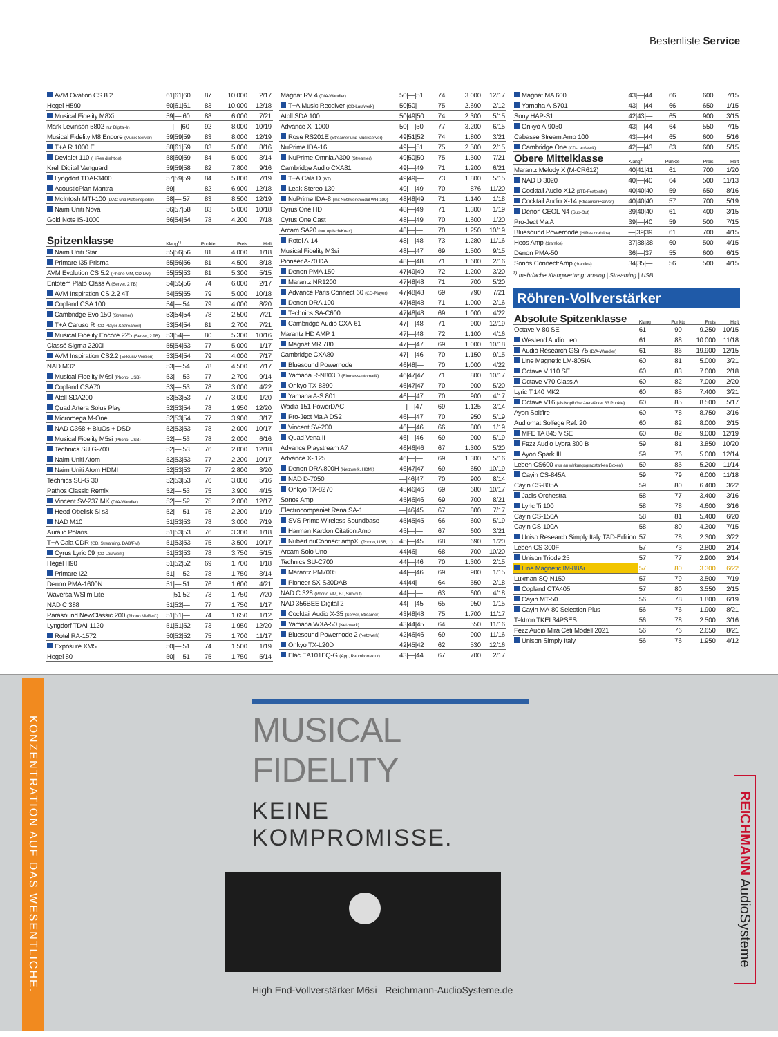Bestenliste Service
| AVM Ovation CS 8.2 | 61/61/60 | 87 | 10.000 | 2/17 |
| Hegel H590 | 60/61/61 | 83 | 10.000 | 12/18 |
| Musical Fidelity M8Xi | 59/—/60 | 88 | 6.000 | 7/21 |
| Mark Levinson 5802 nur Digital-In | —/—/60 | 92 | 8.000 | 10/19 |
| Musical Fidelity M8 Encore (Musik-Server) | 59/59/59 | 83 | 8.000 | 12/19 |
| T+A R 1000 E | 58/61/59 | 83 | 5.000 | 8/16 |
| Devialet 110 (HiRes drahtlos) | 58/60/59 | 84 | 5.000 | 3/14 |
| Krell Digital Vanguard | 59/59/58 | 82 | 7.800 | 9/16 |
| Lyngdorf TDAI-3400 | 57/59/59 | 84 | 5.800 | 7/19 |
| AcousticPlan Mantra | 59/—/— | 82 | 6.900 | 12/18 |
| McIntosh MTI-100 (DAC und Plattenspieler) | 58/—/57 | 83 | 8.500 | 12/19 |
| Naim Uniti Nova | 56/57/58 | 83 | 5.000 | 10/18 |
| Gold Note IS-1000 | 56/54/54 | 78 | 4.200 | 7/18 |
| Spitzenklasse | Klang<sup>1)</sup> | Punkte | Preis | Heft |
| Naim Uniti Star | 55/56/56 | 81 | 4.000 | 1/18 |
| Primare I35 Prisma | 55/56/56 | 81 | 4.500 | 8/18 |
| AVM Evolution CS 5.2 (Phono MM, CD-Lw.) | 55/55/53 | 81 | 5.300 | 5/15 |
| Entotem Plato Class A (Server, 2 TB) | 54/55/56 | 74 | 6.000 | 2/17 |
| AVM Inspiration CS 2.2 4T | 54/55/55 | 79 | 5.000 | 10/18 |
| Copland CSA 100 | 54/—/54 | 79 | 4.000 | 8/20 |
| Cambridge Evo 150 (Streamer) | 53/54/54 | 78 | 2.500 | 7/21 |
| T+A Caruso R (CD-Player & Streamer) | 53/54/54 | 81 | 2.700 | 7/21 |
| Musical Fidelity Encore 225 (Server, 2 TB) | 53/54/— | 80 | 5.300 | 10/16 |
| Classé Sigma 2200i | 55/54/53 | 77 | 5.000 | 1/17 |
| AVM Inspiration CS2.2 (Exklusiv-Version) | 53/54/54 | 79 | 4.000 | 7/17 |
| NAD M32 | 53/—/54 | 78 | 4.500 | 7/17 |
| Musical Fidelity M6si (Phono, USB) | 53/—/53 | 77 | 2.700 | 9/14 |
| Copland CSA70 | 53/—/53 | 78 | 3.000 | 4/22 |
| Atoll SDA200 | 53/53/53 | 77 | 3.000 | 1/20 |
| Quad Artera Solus Play | 52/53/54 | 78 | 1.950 | 12/20 |
| Micromega M-One | 52/53/54 | 77 | 3.900 | 3/17 |
| NAD C368 + BluOs + DSD | 52/53/53 | 78 | 2.000 | 10/17 |
| Musical Fidelity M5si (Phono, USB) | 52/—/53 | 78 | 2.000 | 6/16 |
| Technics SU G-700 | 52/—/53 | 76 | 2.000 | 12/18 |
| Naim Uniti Atom | 52/53/53 | 77 | 2.200 | 10/17 |
| Naim Uniti Atom HDMI | 52/53/53 | 77 | 2.800 | 3/20 |
| Technics SU-G 30 | 52/53/53 | 76 | 3.000 | 5/16 |
| Pathos Classic Remix | 52/—/53 | 75 | 3.900 | 4/15 |
| Vincent SV-237 MK (D/A-Wandler) | 52/—/52 | 75 | 2.000 | 12/17 |
| Heed Obelisk Si s3 | 52/—/51 | 75 | 2.200 | 1/19 |
| NAD M10 | 51/53/53 | 78 | 3.000 | 7/19 |
| Auralic Polaris | 51/53/53 | 76 | 3.300 | 1/18 |
| T+A Cala CDR (CD, Streaming, DAB/FM) | 51/53/53 | 75 | 3.500 | 10/17 |
| Cyrus Lyric 09 (CD-Laufwerk) | 51/53/53 | 78 | 3.750 | 5/15 |
| Hegel H90 | 51/52/52 | 69 | 1.700 | 1/18 |
| Primare I22 | 51/—/52 | 78 | 1.750 | 3/14 |
| Denon PMA-1600N | 51/—/51 | 76 | 1.600 | 4/21 |
| Waversa WSlim Lite | —/51/52 | 73 | 1.750 | 7/20 |
| NAD C 388 | 51/52/— | 77 | 1.750 | 1/17 |
| Parasound NewClassic 200 (Phono MM/MC) | 51/51/— | 74 | 1.650 | 1/12 |
| Lyngdorf TDAI-1120 | 51/51/52 | 73 | 1.950 | 12/20 |
| Rotel RA-1572 | 50/52/52 | 75 | 1.700 | 11/17 |
| Exposure XM5 | 50/—/51 | 74 | 1.500 | 1/19 |
| Hegel 80 | 50/—/51 | 75 | 1.750 | 5/14 |
| Magnat RV 4 (D/A-Wandler) | 50/—/51 | 74 | 3.000 | 12/17 |
| T+A Music Receiver (CD-Laufwerk) | 50/50/— | 75 | 2.690 | 2/12 |
| Atoll SDA 100 | 50/49/50 | 74 | 2.300 | 5/15 |
| Advance X-i1000 | 50/—/50 | 77 | 3.200 | 6/15 |
| Rose RS201E (Streamer und Musikserver) | 49/51/52 | 74 | 1.800 | 3/21 |
| NuPrime IDA-16 | 49/—/51 | 75 | 2.500 | 2/15 |
| NuPrime Omnia A300 (Streamer) | 49/50/50 | 75 | 1.500 | 7/21 |
| Cambridge Audio CXA81 | 49/—/49 | 71 | 1.200 | 6/21 |
| T+A Cala D (BT) | 49/49/— | 73 | 1.800 | 5/15 |
| Leak Stereo 130 | 49/—/49 | 70 | 876 | 11/20 |
| NuPrime IDA-8 (mit Netzwerkmodul WR-100) | 48/48/49 | 71 | 1.140 | 1/18 |
| Cyrus One HD | 48/—/49 | 71 | 1.300 | 1/19 |
| Cyrus One Cast | 48/—/49 | 70 | 1.600 | 1/20 |
| Arcam SA20 (nur optisch/Koax) | 48/—/— | 70 | 1.250 | 10/19 |
| Rotel A-14 | 48/—/48 | 73 | 1.280 | 11/16 |
| Musical Fidelity M3si | 48/—/47 | 69 | 1.500 | 9/15 |
| Pioneer A-70 DA | 48/—/48 | 71 | 1.600 | 2/16 |
| Denon PMA 150 | 47/49/49 | 72 | 1.200 | 3/20 |
| Marantz NR1200 | 47/48/48 | 71 | 700 | 5/20 |
| Advance Paris Connect 60 (CD-Player) | 47/48/48 | 69 | 790 | 7/21 |
| Denon DRA 100 | 47/48/48 | 71 | 1.000 | 2/16 |
| Technics SA-C600 | 47/48/48 | 69 | 1.000 | 4/22 |
| Cambridge Audio CXA-61 | 47/—/48 | 71 | 900 | 12/19 |
| Marantz HD AMP 1 | 47/—/48 | 72 | 1.100 | 4/16 |
| Magnat MR 780 | 47/—/47 | 69 | 1.000 | 10/18 |
| Cambridge CXA80 | 47/—/46 | 70 | 1.150 | 9/15 |
| Bluesound Powernode | 46/48/— | 70 | 1.000 | 4/22 |
| Yamaha R-N803D (Einmessautomatik) | 46/47/47 | 71 | 800 | 10/17 |
| Onkyo TX-8390 | 46/47/47 | 70 | 900 | 5/20 |
| Yamaha A-S 801 | 46/—/47 | 70 | 900 | 4/17 |
| Wadia 151 PowerDAC | —/—/47 | 69 | 1.125 | 3/14 |
| Pro-Ject MaiA DS2 | 46/—/47 | 70 | 950 | 5/19 |
| Vincent SV-200 | 46/—/46 | 66 | 800 | 1/19 |
| Quad Vena II | 46/—/46 | 69 | 900 | 5/19 |
| Advance Playstream A7 | 46/46/46 | 67 | 1.300 | 5/20 |
| Advance X-i125 | 46/—/— | 69 | 1.300 | 5/16 |
| Denon DRA 800H (Netzwerk, HDMI) | 46/47/47 | 69 | 650 | 10/19 |
| NAD D-7050 | —/46/47 | 70 | 900 | 8/14 |
| Onkyo TX-8270 | 45/46/46 | 69 | 680 | 10/17 |
| Sonos Amp | 45/46/46 | 69 | 700 | 8/21 |
| Electrocompaniet Rena SA-1 | —/46/45 | 67 | 800 | 7/17 |
| SVS Prime Wireless Soundbase | 45/45/45 | 66 | 600 | 5/19 |
| Harman Kardon Citation Amp | 45/—/— | 67 | 600 | 3/21 |
| Nubert nuConnect ampXi (Phono, USB, ...) | 45/—/45 | 68 | 690 | 1/20 |
| Arcam Solo Uno | 44/46/— | 68 | 700 | 10/20 |
| Technics SU-C700 | 44/—/46 | 70 | 1.300 | 2/15 |
| Marantz PM7005 | 44/—/46 | 69 | 900 | 1/15 |
| Pioneer SX-S30DAB | 44/44/— | 64 | 550 | 2/18 |
| NAD C 328 (Phono MM, BT, Sub out) | 44/—/— | 63 | 600 | 4/18 |
| NAD 356BEE Digital 2 | 44/—/45 | 65 | 950 | 1/15 |
| Cocktail Audio X-35 (Server, Streamer) | 43/48/48 | 75 | 1.700 | 11/17 |
| Yamaha WXA-50 (Netzwerk) | 43/44/45 | 64 | 550 | 11/16 |
| Bluesound Powernode 2 (Netzwerk) | 42/46/46 | 69 | 900 | 11/16 |
| Onkyo TX-L20D | 42/45/42 | 62 | 530 | 12/16 |
| Elac EA101EQ-G (App, Raumkorrektur) | 43/—/44 | 67 | 700 | 2/17 |
| Magnat MA 600 | 43/—/44 | 66 | 600 | 7/15 |
| Yamaha A-S701 | 43/—/44 | 66 | 650 | 1/15 |
| Sony HAP-S1 | 42/43/— | 65 | 900 | 3/15 |
| Onkyo A-9050 | 43/—/44 | 64 | 550 | 7/15 |
| Cabasse Stream Amp 100 | 43/—/44 | 65 | 600 | 5/16 |
| Cambridge One (CD-Laufwerk) | 42/—/43 | 63 | 600 | 5/15 |
| Obere Mittelklasse | Klang<sup>1)</sup> | Punkte | Preis | Heft |
| Marantz Melody X (M-CR612) | 40/41/41 | 61 | 700 | 1/20 |
| NAD D 3020 | 40/—/40 | 64 | 500 | 11/13 |
| Cocktail Audio X12 (1TB-Festplatte) | 40/40/40 | 59 | 650 | 8/16 |
| Cocktail Audio X-14 (Streamer+Server) | 40/40/40 | 57 | 700 | 5/19 |
| Denon CEOL N4 (Sub-Out) | 39/40/40 | 61 | 400 | 3/15 |
| Pro-Ject MaiA | 39/—/40 | 59 | 500 | 7/15 |
| Bluesound Powernode (HiRes drahtlos) | —/39/39 | 61 | 700 | 4/15 |
| Heos Amp (drahtlos) | 37/38/38 | 60 | 500 | 4/15 |
| Denon PMA-50 | 36/—/37 | 55 | 600 | 6/15 |
| Sonos Connect:Amp (drahtlos) | 34/35/— | 56 | 500 | 4/15 |
<sup>1)</sup> mehrfache Klangwertung: analog | Streaming | USB
Röhren-Vollverstärker
| Absolute Spitzenklasse | Klang | Punkte | Preis | Heft |
| --- | --- | --- | --- | --- |
| Octave V 80 SE | 61 | 90 | 9.250 | 10/15 |
| Westend Audio Leo | 61 | 88 | 10.000 | 11/18 |
| Audio Research GSi 75 (D/A-Wandler) | 61 | 86 | 19.900 | 12/15 |
| Line Magnetic LM-805IA | 60 | 81 | 5.000 | 3/21 |
| Octave V 110 SE | 60 | 83 | 7.000 | 2/18 |
| Octave V70 Class A | 60 | 82 | 7.000 | 2/20 |
| Lyric Ti140 MK2 | 60 | 85 | 7.400 | 3/21 |
| Octave V16 (als Kopfhörer-Verstärker 63 Punkte) | 60 | 85 | 8.500 | 5/17 |
| Ayon Spitfire | 60 | 78 | 8.750 | 3/16 |
| Audiomat Solfege Ref. 20 | 60 | 82 | 8.000 | 2/15 |
| MFE TA 845 V SE | 60 | 82 | 9.000 | 12/19 |
| Fezz Audio Lybra 300 B | 59 | 81 | 3.850 | 10/20 |
| Ayon Spark III | 59 | 76 | 5.000 | 12/14 |
| Leben CS600 (nur an wirkungsgradstarken Boxen) | 59 | 85 | 5.200 | 11/14 |
| Cayin CS-845A | 59 | 79 | 6.000 | 11/18 |
| Cayin CS-805A | 59 | 80 | 6.400 | 3/22 |
| Jadis Orchestra | 58 | 77 | 3.400 | 3/16 |
| Lyric Ti 100 | 58 | 78 | 4.600 | 3/16 |
| Cayin CS-150A | 58 | 81 | 5.400 | 6/20 |
| Cayin CS-100A | 58 | 80 | 4.300 | 7/15 |
| Uniso Research Simply Italy TAD-Edition | 57 | 78 | 2.300 | 3/22 |
| Leben CS-300F | 57 | 73 | 2.800 | 2/14 |
| Unison Triode 25 | 57 | 77 | 2.900 | 2/14 |
| Line Magnetic IM-88Ai | 57 | 80 | 3.300 | 6/22 |
| Luxman SQ-N150 | 57 | 79 | 3.500 | 7/19 |
| Copland CTA405 | 57 | 80 | 3.550 | 2/15 |
| Cayin MT-50 | 56 | 78 | 1.800 | 6/19 |
| Cayin MA-80 Selection Plus | 56 | 76 | 1.900 | 8/21 |
| Tektron TKEL34PSES | 56 | 78 | 2.500 | 3/16 |
| Fezz Audio Mira Ceti Modell 2021 | 56 | 76 | 2.650 | 8/21 |
| Unison Simply Italy | 56 | 76 | 1.950 | 4/12 |
KONZENTRATION AUF DAS WESENTLICHE.
MUSICAL FIDELITY
KEINE KOMPROMISSE.
High End-Vollverstärker M6si Reichmann-AudioSysteme.de
REICHMANN AudioSysteme